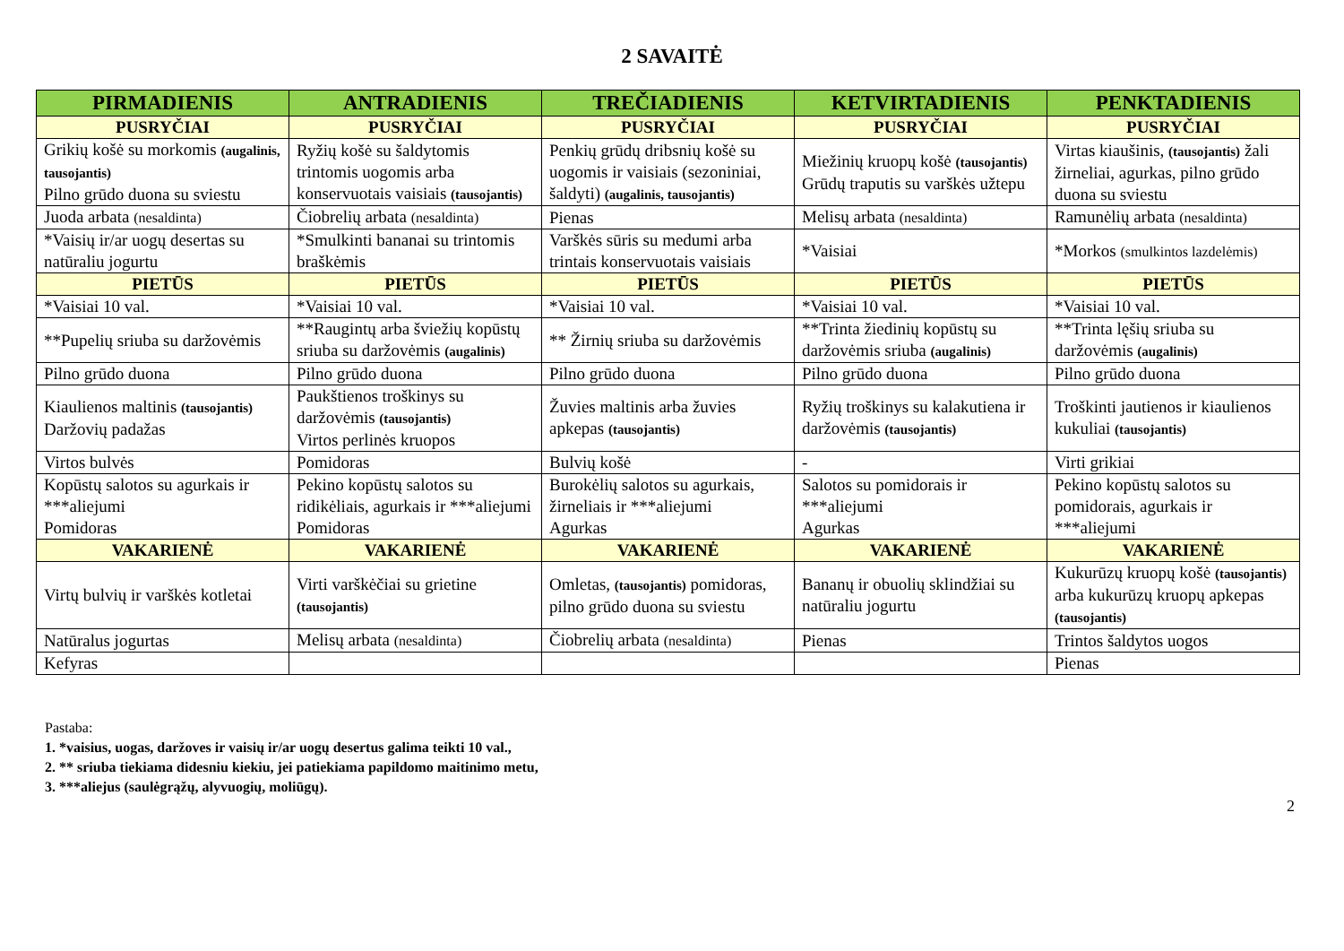2 SAVAITĖ
| PIRMADIENIS | ANTRADIENIS | TREČIADIENIS | KETVIRTADIENIS | PENKTADIENIS |
| --- | --- | --- | --- | --- |
| PUSRYČIAI | PUSRYČIAI | PUSRYČIAI | PUSRYČIAI | PUSRYČIAI |
| Grikių košė su morkomis (augalinis, tausojantis) Pilno grūdo duona su sviestu | Ryžių košė su šaldytomis trintomis uogomis arba konservuotais vaisiais (tausojantis) | Penkių grūdų dribsnių košė su uogomis ir vaisiais (sezoniniai, šaldyti) (augalinis, tausojantis) | Miežinių kruopų košė (tausojantis) Grūdų traputis su varškės užtepu | Virtas kiaušinis, (tausojantis) žali žirneliai, agurkas, pilno grūdo duona su sviestu |
| Juoda arbata (nesaldinta) | Čiobrelių arbata (nesaldinta) | Pienas | Melisų arbata (nesaldinta) | Ramunėlių arbata (nesaldinta) |
| *Vaisių ir/ar uogų desertas su natūraliu jogurtu | *Smulkinti bananai su trintomis braškėmis | Varškės sūris su medumi arba trintais konservuotais vaisiais | *Vaisiai | *Morkos (smulkintos lazdelėmis) |
| PIETŪS | PIETŪS | PIETŪS | PIETŪS | PIETŪS |
| *Vaisiai 10 val. | *Vaisiai 10 val. | *Vaisiai 10 val. | *Vaisiai 10 val. | *Vaisiai 10 val. |
| **Pupelių sriuba su daržovėmis | **Raugintų arba šviežių kopūstų sriuba su daržovėmis (augalinis) | ** Žirnių sriuba su daržovėmis | **Trinta žiedinių kopūstų su daržovėmis sriuba (augalinis) | **Trinta lęšių sriuba su daržovėmis (augalinis) |
| Pilno grūdo duona | Pilno grūdo duona | Pilno grūdo duona | Pilno grūdo duona | Pilno grūdo duona |
| Kiaulienos maltinis (tausojantis) Daržovių padažas | Paukštienos troškinys su daržovėmis (tausojantis) Virtos perlinės kruopos | Žuvies maltinis arba žuvies apkepas (tausojantis) | Ryžių troškinys su kalakutiena ir daržovėmis (tausojantis) | Troškinti jautienos ir kiaulienos kukuliai (tausojantis) |
| Virtos bulvės | Pomidoras | Bulvių košė | - | Virti grikiai |
| Kopūstų salotos su agurkais ir ***aliejumi Pomidoras | Pekino kopūstų salotos su ridikėliais, agurkais ir ***aliejumi Pomidoras | Burokėlių salotos su agurkais, žirneliais ir ***aliejumi Agurkas | Salotos su pomidorais ir ***aliejumi Agurkas | Pekino kopūstų salotos su pomidorais, agurkais ir ***aliejumi |
| VAKARIENĖ | VAKARIENĖ | VAKARIENĖ | VAKARIENĖ | VAKARIENĖ |
| Virtų bulvių ir varškės kotletai | Virti varškėčiai su grietine (tausojantis) | Omletas, (tausojantis) pomidoras, pilno grūdo duona su sviestu | Bananų ir obuolių sklindžiai su natūraliu jogurtu | Kukurūzų kruopų košė (tausojantis) arba kukurūzų kruopų apkepas (tausojantis) |
| Natūralus jogurtas | Melisų arbata (nesaldinta) | Čiobrelių arbata (nesaldinta) | Pienas | Trintos šaldytos uogos |
| Kefyras | | | | Pienas |
Pastaba:
1. *vaisius, uogas, daržoves ir vaisių ir/ar uogų desertus galima teikti 10 val.,
2. ** sriuba tiekiama didesniu kiekiu, jei patiekiama papildomo maitinimo metu,
3. ***aliejus (saulėgrąžų, alyvuogių, moliūgų).
2